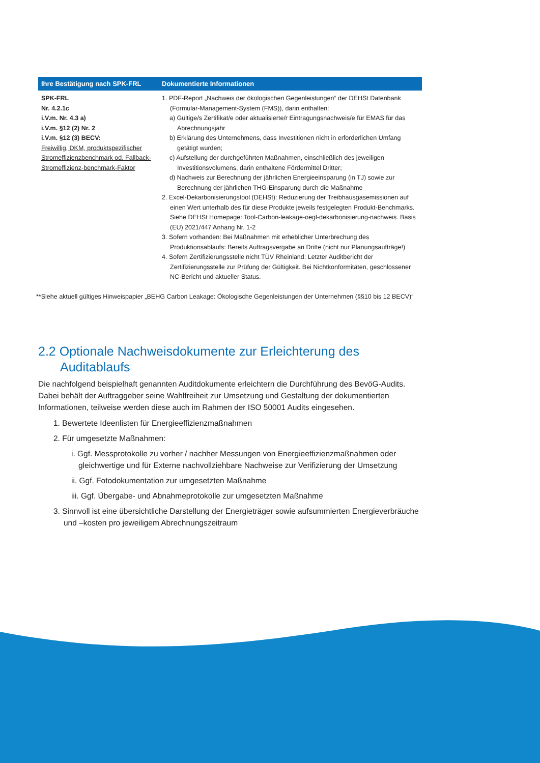| Ihre Bestätigung nach SPK-FRL | Dokumentierte Informationen |
| --- | --- |
| SPK-FRL Nr. 4.2.1c i.V.m. Nr. 4.3 a) i.V.m. §12 (2) Nr. 2 i.V.m. §12 (3) BECV: Freiwillig, DKM, produktspezifischer Stromeffizienzbenchmark od. Fallback-Stromeffizienz-benchmark-Faktor | 1. PDF-Report „Nachweis der ökologischen Gegenleistungen“ der DEHSt Datenbank (Formular-Management-System (FMS)), darin enthalten: a) Gültige/s Zertifikat/e oder aktualisierte/r Eintragungsnachweis/e für EMAS für das Abrechnungsjahr b) Erklärung des Unternehmens, dass Investitionen nicht in erforderlichen Umfang getätigt wurden; c) Aufstellung der durchgeführten Maßnahmen, einschließlich des jeweiligen Investitionsvolumens, darin enthaltene Fördermittel Dritter; d) Nachweis zur Berechnung der jährlichen Energieeinsparung (in TJ) sowie zur Berechnung der jährlichen THG-Einsparung durch die Maßnahme 2. Excel-Dekarbonisierungstool (DEHSt): Reduzierung der Treibhausgasemissionen auf einen Wert unterhalb des für diese Produkte jeweils festgelegten Produkt-Benchmarks. Siehe DEHSt Homepage: Tool-Carbon-leakage-oegl-dekarbonisierung-nachweis. Basis (EU) 2021/447 Anhang Nr. 1-2 3. Sofern vorhanden: Bei Maßnahmen mit erheblicher Unterbrechung des Produktionsablaufs: Bereits Auftragsvergabe an Dritte (nicht nur Planungsaufträge!) 4. Sofern Zertifizierungsstelle nicht TÜV Rheinland: Letzter Auditbericht der Zertifizierungsstelle zur Prüfung der Gültigkeit. Bei Nichtkonformitäten, geschlossener NC-Bericht und aktueller Status. |
**Siehe aktuell gültiges Hinweispapier „BEHG Carbon Leakage: Ökologische Gegenleistungen der Unternehmen (§§10 bis 12 BECV)“
2.2 Optionale Nachweisdokumente zur Erleichterung des Auditablaufs
Die nachfolgend beispielhaft genannten Auditdokumente erleichtern die Durchführung des BevöG-Audits. Dabei behält der Auftraggeber seine Wahlfreiheit zur Umsetzung und Gestaltung der dokumentierten Informationen, teilweise werden diese auch im Rahmen der ISO 50001 Audits eingesehen.
1. Bewertete Ideenlisten für Energieeffizienzmaßnahmen
2. Für umgesetzte Maßnahmen:
i. Ggf. Messprotokolle zu vorher / nachher Messungen von Energieeffizienzmaßnahmen oder gleichwertige und für Externe nachvollziehbare Nachweise zur Verifizierung der Umsetzung
ii. Ggf. Fotodokumentation zur umgesetzten Maßnahme
iii. Ggf. Übergabe- und Abnahmeprotokolle zur umgesetzten Maßnahme
3. Sinnvoll ist eine übersichtliche Darstellung der Energieträger sowie aufsummierten Energieverbräuche und –kosten pro jeweiligem Abrechnungszeitraum